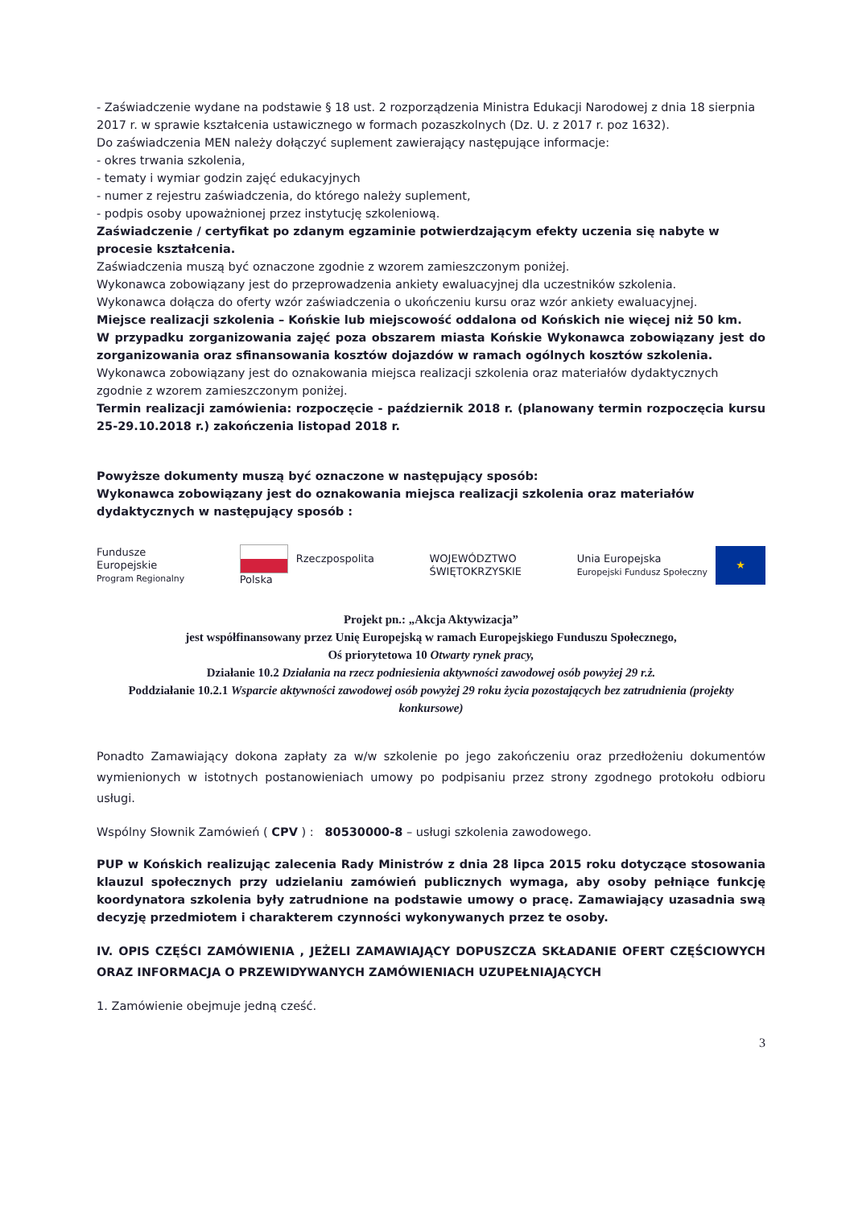- Zaświadczenie wydane na podstawie § 18 ust. 2 rozporządzenia Ministra Edukacji Narodowej z dnia 18 sierpnia 2017 r. w sprawie kształcenia ustawicznego w formach pozaszkolnych (Dz. U. z 2017 r. poz 1632).
Do zaświadczenia MEN należy dołączyć suplement zawierający następujące informacje:
- okres trwania szkolenia,
- tematy i wymiar godzin zajęć edukacyjnych
- numer z rejestru zaświadczenia, do którego należy suplement,
- podpis osoby upoważnionej przez instytucję szkoleniową.
Zaświadczenie / certyfikat po zdanym egzaminie potwierdzającym efekty uczenia się nabyte w procesie kształcenia.
Zaświadczenia muszą być oznaczone zgodnie z wzorem zamieszczonym poniżej.
Wykonawca zobowiązany jest do przeprowadzenia ankiety ewaluacyjnej dla uczestników szkolenia.
Wykonawca dołącza do oferty wzór zaświadczenia o ukończeniu kursu oraz wzór ankiety ewaluacyjnej.
Miejsce realizacji szkolenia – Końskie lub miejscowość oddalona od Końskich nie więcej niż 50 km.
W przypadku zorganizowania zajęć poza obszarem miasta Końskie Wykonawca zobowiązany jest do zorganizowania oraz sfinansowania kosztów dojazdów w ramach ogólnych kosztów szkolenia.
Wykonawca zobowiązany jest do oznakowania miejsca realizacji szkolenia oraz materiałów dydaktycznych zgodnie z wzorem zamieszczonym poniżej.
Termin realizacji zamówienia: rozpoczęcie - październik 2018 r. (planowany termin rozpoczęcia kursu 25-29.10.2018 r.) zakończenia listopad 2018 r.
Powyższe dokumenty muszą być oznaczone w następujący sposób:
Wykonawca zobowiązany jest do oznakowania miejsca realizacji szkolenia oraz materiałów dydaktycznych w następujący sposób :
Fundusze
Europejskie
Program Regionalny
Rzeczpospolita
Polska
WOJEWÓDZTWO
ŚWIĘTOKRZYSKIE
Unia Europejska
Europejski Fundusz Społeczny
★
Projekt pn.: „Akcja Aktywizacja”
jest współfinansowany przez Unię Europejską w ramach Europejskiego Funduszu Społecznego,
Oś priorytetowa 10 Otwarty rynek pracy,
Działanie 10.2 Działania na rzecz podniesienia aktywności zawodowej osób powyżej 29 r.ż.
Poddziałanie 10.2.1 Wsparcie aktywności zawodowej osób powyżej 29 roku życia pozostających bez zatrudnienia (projekty konkursowe)
Ponadto Zamawiający dokona zapłaty za w/w szkolenie po jego zakończeniu oraz przedłożeniu dokumentów wymienionych w istotnych postanowieniach umowy po podpisaniu przez strony zgodnego protokołu odbioru usługi.
Wspólny Słownik Zamówień ( CPV ) : 80530000-8 – usługi szkolenia zawodowego.
PUP w Końskich realizując zalecenia Rady Ministrów z dnia 28 lipca 2015 roku dotyczące stosowania klauzul społecznych przy udzielaniu zamówień publicznych wymaga, aby osoby pełniące funkcję koordynatora szkolenia były zatrudnione na podstawie umowy o pracę. Zamawiający uzasadnia swą decyzję przedmiotem i charakterem czynności wykonywanych przez te osoby.
IV. OPIS CZĘŚCI ZAMÓWIENIA , JEŻELI ZAMAWIAJĄCY DOPUSZCZA SKŁADANIE OFERT CZĘŚCIOWYCH ORAZ INFORMACJA O PRZEWIDYWANYCH ZAMÓWIENIACH UZUPEŁNIAJĄCYCH
1. Zamówienie obejmuje jedną cześć.
3